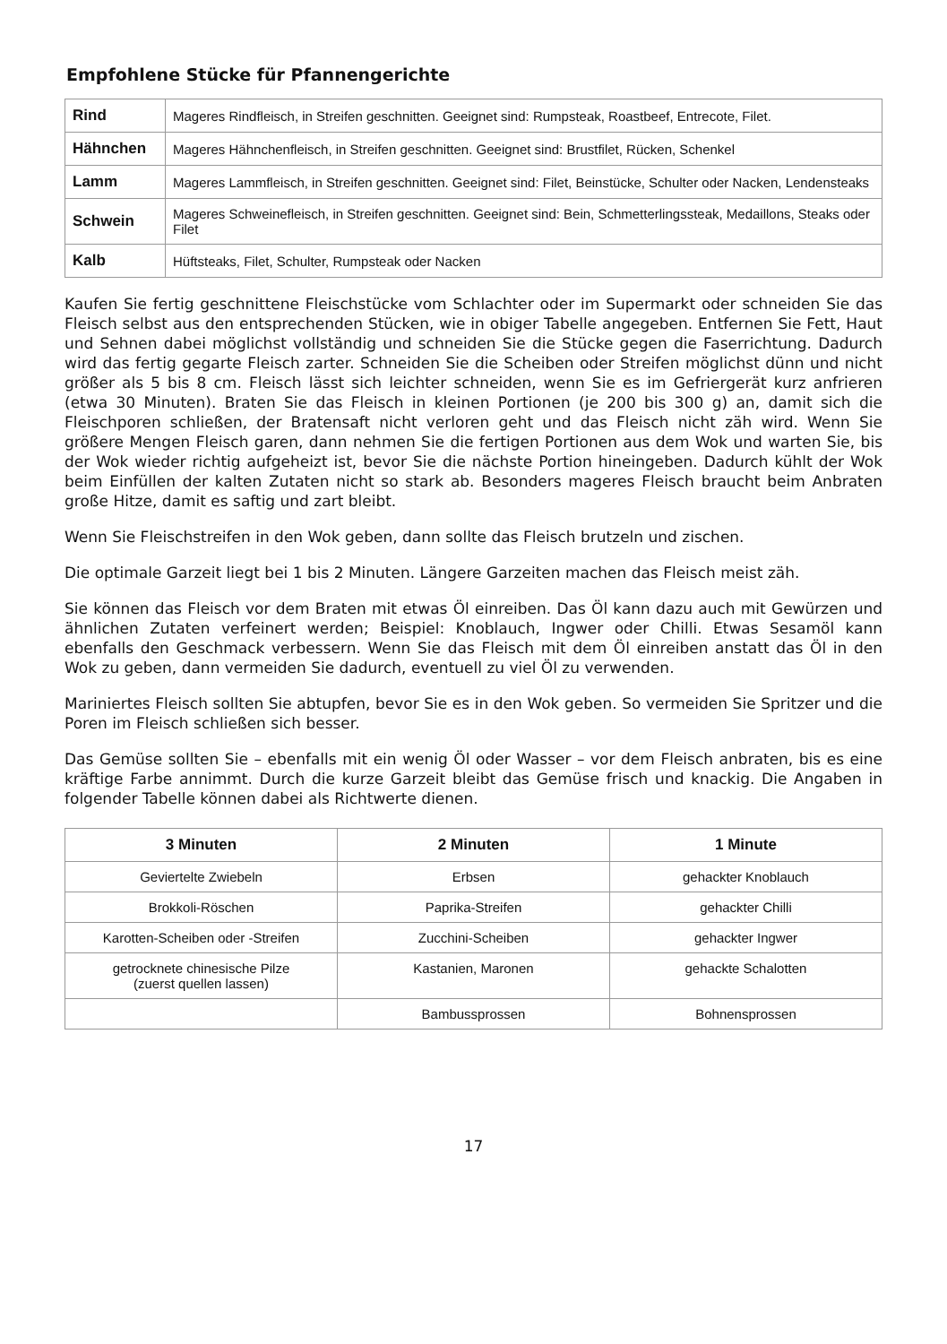Empfohlene Stücke für Pfannengerichte
| Rind | Mageres Rindfleisch, in Streifen geschnitten. Geeignet sind: Rumpsteak, Roastbeef, Entrecote, Filet. |
| Hähnchen | Mageres Hähnchenfleisch, in Streifen geschnitten. Geeignet sind: Brustfilet, Rücken, Schenkel |
| Lamm | Mageres Lammfleisch, in Streifen geschnitten. Geeignet sind: Filet, Beinstücke, Schulter oder Nacken, Lendensteaks |
| Schwein | Mageres Schweinefleisch, in Streifen geschnitten. Geeignet sind: Bein, Schmetterlingssteak, Medaillons, Steaks oder Filet |
| Kalb | Hüftsteaks, Filet, Schulter, Rumpsteak oder Nacken |
Kaufen Sie fertig geschnittene Fleischstücke vom Schlachter oder im Supermarkt oder schneiden Sie das Fleisch selbst aus den entsprechenden Stücken, wie in obiger Tabelle angegeben. Entfernen Sie Fett, Haut und Sehnen dabei möglichst vollständig und schneiden Sie die Stücke gegen die Faserrichtung. Dadurch wird das fertig gegarte Fleisch zarter. Schneiden Sie die Scheiben oder Streifen möglichst dünn und nicht größer als 5 bis 8 cm. Fleisch lässt sich leichter schneiden, wenn Sie es im Gefriergerät kurz anfrieren (etwa 30 Minuten). Braten Sie das Fleisch in kleinen Portionen (je 200 bis 300 g) an, damit sich die Fleischporen schließen, der Bratensaft nicht verloren geht und das Fleisch nicht zäh wird. Wenn Sie größere Mengen Fleisch garen, dann nehmen Sie die fertigen Portionen aus dem Wok und warten Sie, bis der Wok wieder richtig aufgeheizt ist, bevor Sie die nächste Portion hineingeben. Dadurch kühlt der Wok beim Einfüllen der kalten Zutaten nicht so stark ab. Besonders mageres Fleisch braucht beim Anbraten große Hitze, damit es saftig und zart bleibt.
Wenn Sie Fleischstreifen in den Wok geben, dann sollte das Fleisch brutzeln und zischen.
Die optimale Garzeit liegt bei 1 bis 2 Minuten. Längere Garzeiten machen das Fleisch meist zäh.
Sie können das Fleisch vor dem Braten mit etwas Öl einreiben. Das Öl kann dazu auch mit Gewürzen und ähnlichen Zutaten verfeinert werden; Beispiel: Knoblauch, Ingwer oder Chilli. Etwas Sesamöl kann ebenfalls den Geschmack verbessern. Wenn Sie das Fleisch mit dem Öl einreiben anstatt das Öl in den Wok zu geben, dann vermeiden Sie dadurch, eventuell zu viel Öl zu verwenden.
Mariniertes Fleisch sollten Sie abtupfen, bevor Sie es in den Wok geben. So vermeiden Sie Spritzer und die Poren im Fleisch schließen sich besser.
Das Gemüse sollten Sie – ebenfalls mit ein wenig Öl oder Wasser – vor dem Fleisch anbraten, bis es eine kräftige Farbe annimmt. Durch die kurze Garzeit bleibt das Gemüse frisch und knackig. Die Angaben in folgender Tabelle können dabei als Richtwerte dienen.
| 3 Minuten | 2 Minuten | 1 Minute |
| --- | --- | --- |
| Geviertelte Zwiebeln | Erbsen | gehackter Knoblauch |
| Brokkoli-Röschen | Paprika-Streifen | gehackter Chilli |
| Karotten-Scheiben oder -Streifen | Zucchini-Scheiben | gehackter Ingwer |
| getrocknete chinesische Pilze (zuerst quellen lassen) | Kastanien, Maronen | gehackte Schalotten |
| | Bambussprossen | Bohnensprossen |
17